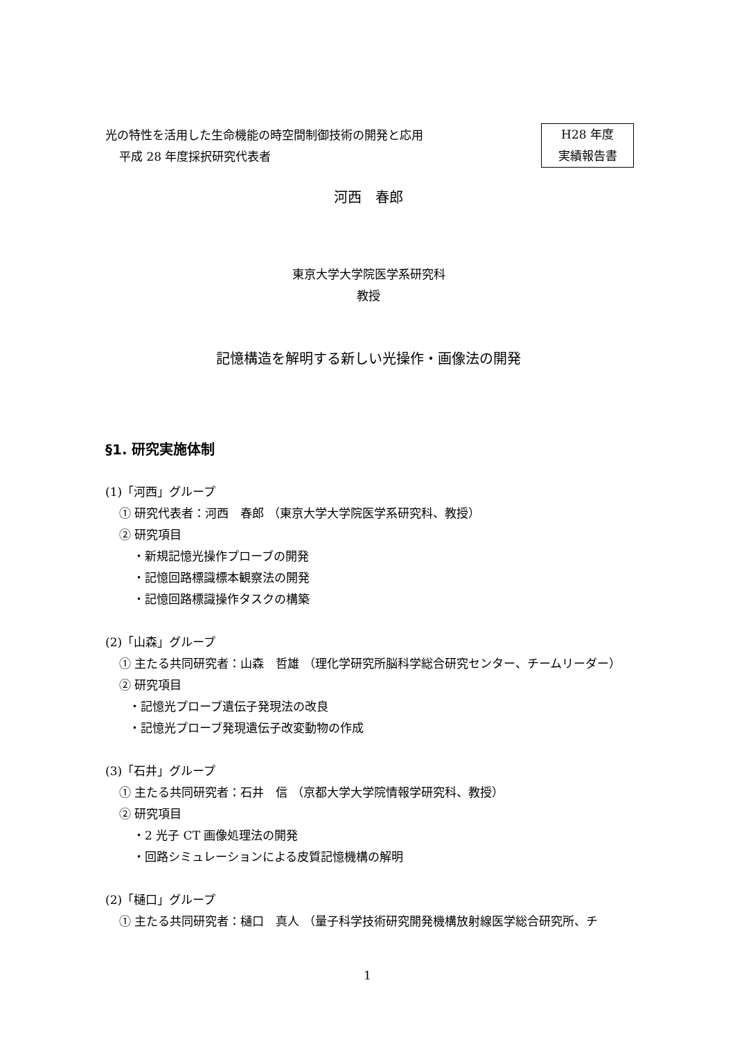光の特性を活用した生命機能の時空間制御技術の開発と応用
平成 28 年度採択研究代表者
H28 年度
実績報告書
河西　春郎
東京大学大学院医学系研究科
教授
記憶構造を解明する新しい光操作・画像法の開発
§1. 研究実施体制
(1)「河西」グループ
① 研究代表者：河西　春郎 （東京大学大学院医学系研究科、教授）
② 研究項目
・新規記憶光操作プローブの開発
・記憶回路標識標本観察法の開発
・記憶回路標識操作タスクの構築
(2)「山森」グループ
① 主たる共同研究者：山森　哲雄 （理化学研究所脳科学総合研究センター、チームリーダー）
② 研究項目
・記憶光プローブ遺伝子発現法の改良
・記憶光プローブ発現遺伝子改変動物の作成
(3)「石井」グループ
① 主たる共同研究者：石井　信 （京都大学大学院情報学研究科、教授）
② 研究項目
・2 光子 CT 画像処理法の開発
・回路シミュレーションによる皮質記憶機構の解明
(2)「樋口」グループ
① 主たる共同研究者：樋口　真人 （量子科学技術研究開発機構放射線医学総合研究所、チ
1